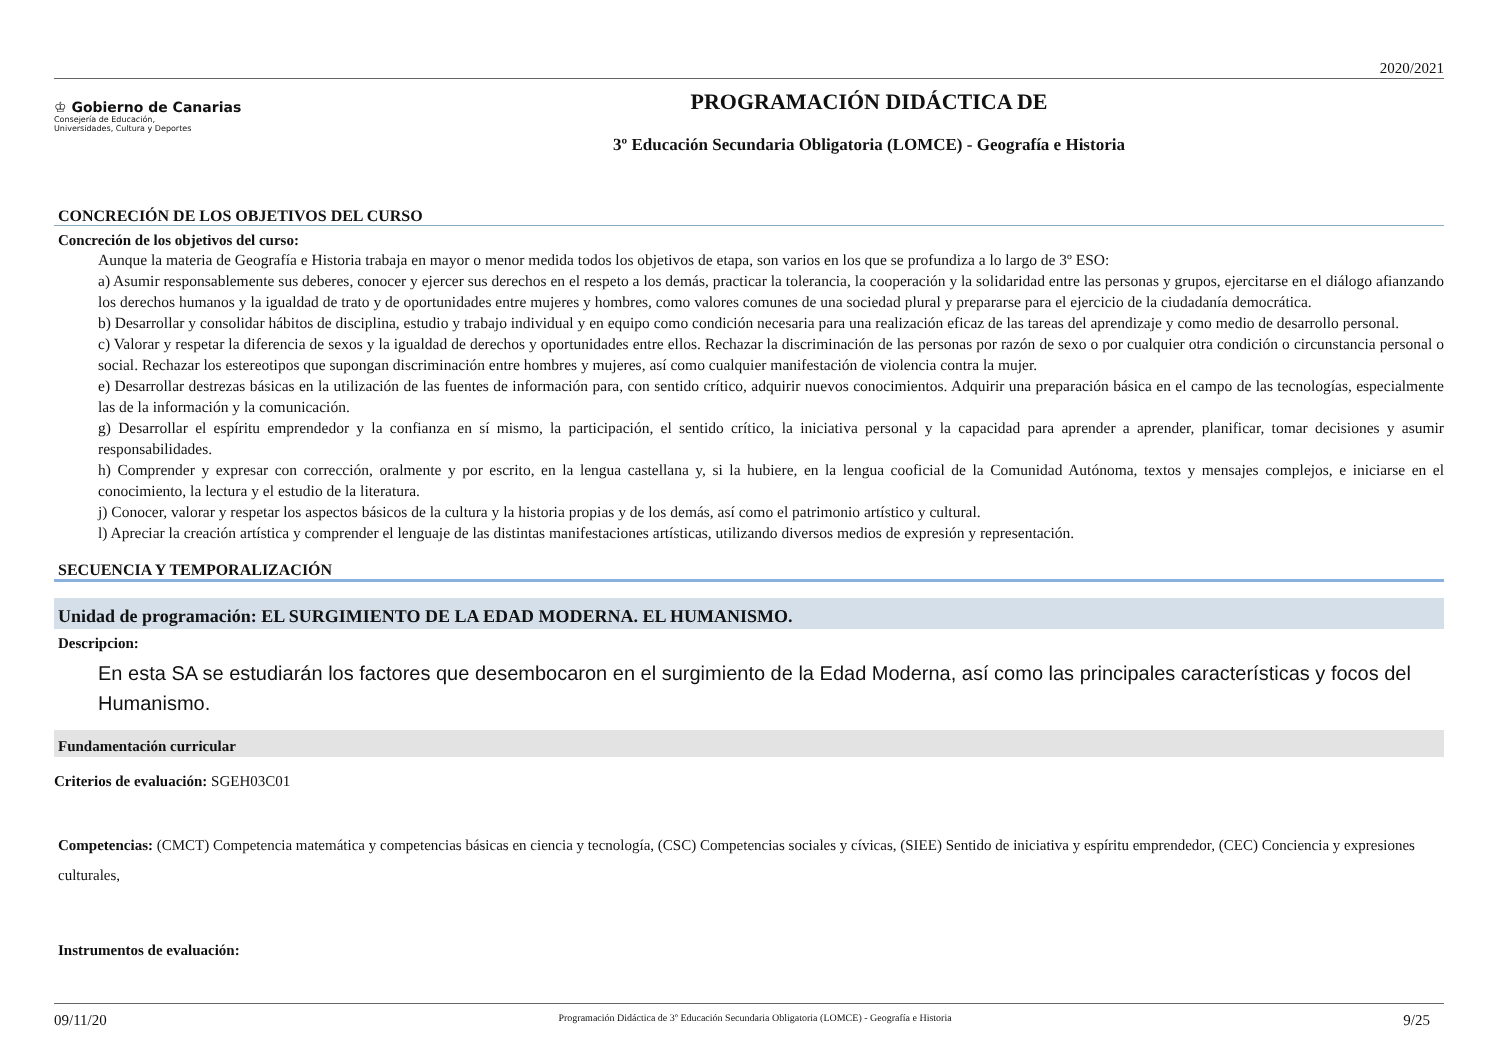2020/2021
♔ Gobierno de Canarias
Consejería de Educación,
Universidades, Cultura y Deportes
PROGRAMACIÓN DIDÁCTICA DE
3º Educación Secundaria Obligatoria (LOMCE) - Geografía e Historia
CONCRECIÓN DE LOS OBJETIVOS DEL CURSO
Concreción de los objetivos del curso:
Aunque la materia de Geografía e Historia trabaja en mayor o menor medida todos los objetivos de etapa, son varios en los que se profundiza a lo largo de 3º ESO:
a) Asumir responsablemente sus deberes, conocer y ejercer sus derechos en el respeto a los demás, practicar la tolerancia, la cooperación y la solidaridad entre las personas y grupos, ejercitarse en el diálogo afianzando los derechos humanos y la igualdad de trato y de oportunidades entre mujeres y hombres, como valores comunes de una sociedad plural y prepararse para el ejercicio de la ciudadanía democrática.
b) Desarrollar y consolidar hábitos de disciplina, estudio y trabajo individual y en equipo como condición necesaria para una realización eficaz de las tareas del aprendizaje y como medio de desarrollo personal.
c) Valorar y respetar la diferencia de sexos y la igualdad de derechos y oportunidades entre ellos. Rechazar la discriminación de las personas por razón de sexo o por cualquier otra condición o circunstancia personal o social. Rechazar los estereotipos que supongan discriminación entre hombres y mujeres, así como cualquier manifestación de violencia contra la mujer.
e) Desarrollar destrezas básicas en la utilización de las fuentes de información para, con sentido crítico, adquirir nuevos conocimientos. Adquirir una preparación básica en el campo de las tecnologías, especialmente las de la información y la comunicación.
g) Desarrollar el espíritu emprendedor y la confianza en sí mismo, la participación, el sentido crítico, la iniciativa personal y la capacidad para aprender a aprender, planificar, tomar decisiones y asumir responsabilidades.
h) Comprender y expresar con corrección, oralmente y por escrito, en la lengua castellana y, si la hubiere, en la lengua cooficial de la Comunidad Autónoma, textos y mensajes complejos, e iniciarse en el conocimiento, la lectura y el estudio de la literatura.
j) Conocer, valorar y respetar los aspectos básicos de la cultura y la historia propias y de los demás, así como el patrimonio artístico y cultural.
l) Apreciar la creación artística y comprender el lenguaje de las distintas manifestaciones artísticas, utilizando diversos medios de expresión y representación.
SECUENCIA Y TEMPORALIZACIÓN
Unidad de programación: EL SURGIMIENTO DE LA EDAD MODERNA. EL HUMANISMO.
Descripcion:
En esta SA se estudiarán los factores que desembocaron en el surgimiento de la Edad Moderna, así como las principales características y focos del Humanismo.
Fundamentación curricular
Criterios de evaluación: SGEH03C01
Competencias: (CMCT) Competencia matemática y competencias básicas en ciencia y tecnología, (CSC) Competencias sociales y cívicas, (SIEE) Sentido de iniciativa y espíritu emprendedor, (CEC) Conciencia y expresiones culturales,
Instrumentos de evaluación:
09/11/20 Programación Didáctica de 3º Educación Secundaria Obligatoria (LOMCE) - Geografía e Historia 9/25